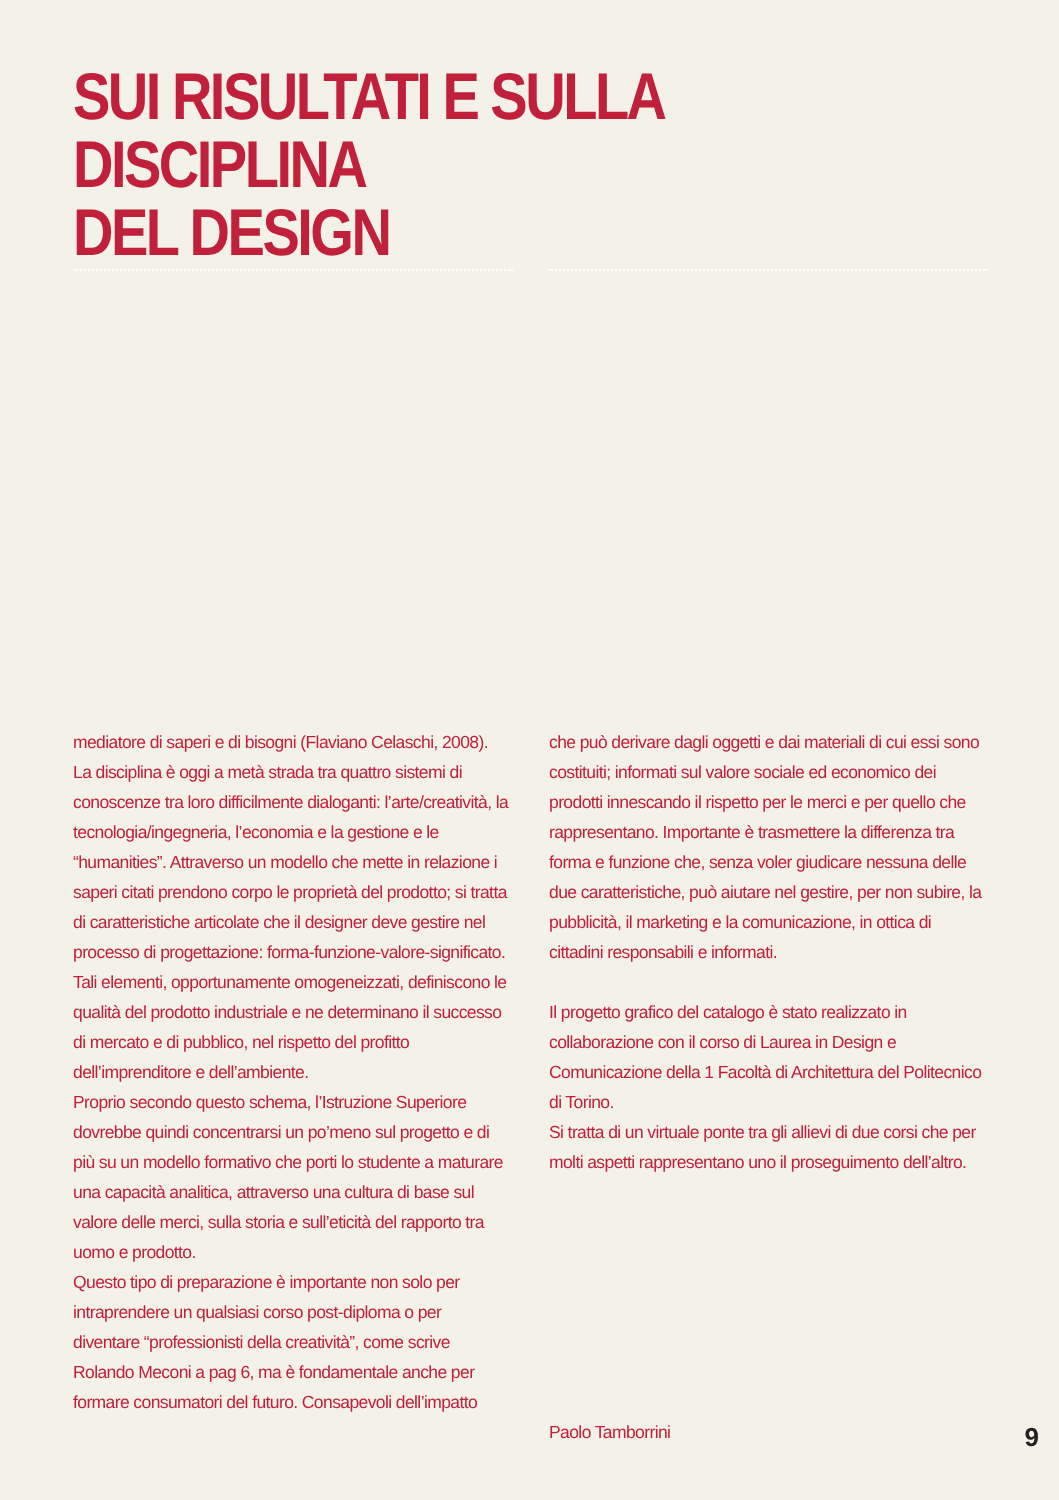SUI RISULTATI E SULLA DISCIPLINA
DEL DESIGN
mediatore di saperi e di bisogni (Flaviano Celaschi, 2008).
La disciplina è oggi a metà strada tra quattro sistemi di conoscenze tra loro difficilmente dialoganti: l’arte/creatività, la tecnologia/ingegneria, l’economia e la gestione e le “humanities”. Attraverso un modello che mette in relazione i saperi citati prendono corpo le proprietà del prodotto; si tratta di caratteristiche articolate che il designer deve gestire nel processo di progettazione: forma-funzione-valore-significato. Tali elementi, opportunamente omogeneizzati, definiscono le qualità del prodotto industriale e ne determinano il successo di mercato e di pubblico, nel rispetto del profitto dell’imprenditore e dell’ambiente.
Proprio secondo questo schema, l’Istruzione Superiore dovrebbe quindi concentrarsi un po’meno sul progetto e di più su un modello formativo che porti lo studente a maturare una capacità analitica, attraverso una cultura di base sul valore delle merci, sulla storia e sull’eticità del rapporto tra uomo e prodotto.
Questo tipo di preparazione è importante non solo per intraprendere un qualsiasi corso post-diploma o per diventare “professionisti della creatività”, come scrive Rolando Meconi a pag 6, ma è fondamentale anche per formare consumatori del futuro. Consapevoli dell’impatto
che può derivare dagli oggetti e dai materiali di cui essi sono costituiti; informati sul valore sociale ed economico dei prodotti innescando il rispetto per le merci e per quello che rappresentano. Importante è trasmettere la differenza tra forma e funzione che, senza voler giudicare nessuna delle due caratteristiche, può aiutare nel gestire, per non subire, la pubblicità, il marketing e la comunicazione, in ottica di cittadini responsabili e informati.
Il progetto grafico del catalogo è stato realizzato in collaborazione con il corso di Laurea in Design e Comunicazione della 1 Facoltà di Architettura del Politecnico di Torino.
Si tratta di un virtuale ponte tra gli allievi di due corsi che per molti aspetti rappresentano uno il proseguimento dell’altro.
Paolo Tamborrini
9